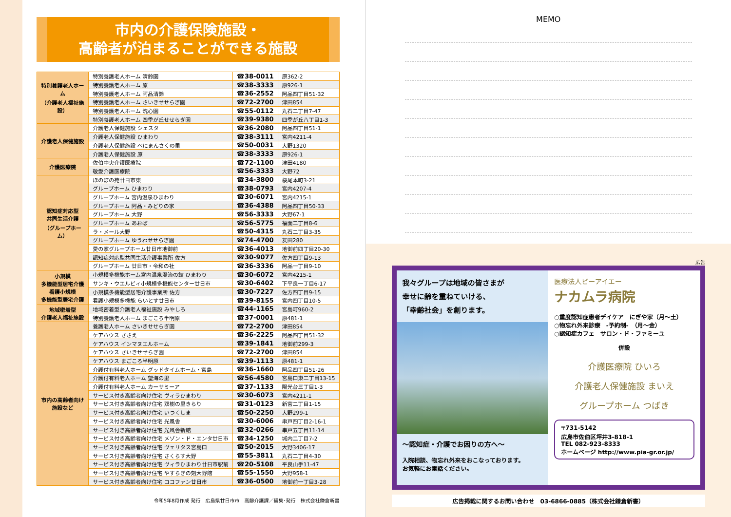市内の介護保険施設・
高齢者が泊まることができる施設
| 特別養護老人ホーム （介護老人福祉施設） | 特別養護老人ホーム 清鈴園 | ☎38-0011 | 原362-2 |
| | 特別養護老人ホーム 原 | ☎38-3333 | 原926-1 |
| | 特別養護老人ホーム 阿品清鈴 | ☎36-2552 | 阿品四丁目51-32 |
| | 特別養護老人ホーム さいきせせらぎ園 | ☎72-2700 | 津田854 |
| | 特別養護老人ホーム 洗心園 | ☎55-0112 | 丸石二丁目7-47 |
| | 特別養護老人ホーム 四季が丘せせらぎ園 | ☎39-9380 | 四季が丘八丁目1-3 |
| 介護老人保健施設 | 介護老人保健施設 シェスタ | ☎36-2080 | 阿品四丁目51-1 |
| | 介護老人保健施設 ひまわり | ☎38-3111 | 宮内4211-4 |
| | 介護老人保健施設 べにまんさくの里 | ☎50-0031 | 大野1320 |
| | 介護老人保健施設 原 | ☎38-3333 | 原926-1 |
| 介護医療院 | 佐伯中央介護医療院 | ☎72-1100 | 津田4180 |
| | 敬愛介護医療院 | ☎56-3333 | 大野72 |
| 認知症対応型 共同生活介護 （グループホーム） | ほのぼの苑廿日市東 | ☎34-3800 | 桜尾本町3-21 |
| | グループホーム ひまわり | ☎38-0793 | 宮内4207-4 |
| | グループホーム 宮内温泉ひまわり | ☎30-6071 | 宮内4215-1 |
| | グループホーム 阿品・みどりの家 | ☎36-4388 | 阿品四丁目50-33 |
| | グループホーム 大野 | ☎56-3333 | 大野67-1 |
| | グループホーム あおば | ☎56-5775 | 福面二丁目8-6 |
| | ラ・メール大野 | ☎50-4315 | 丸石二丁目3-35 |
| | グループホーム ゆうわせせらぎ園 | ☎74-4700 | 友田280 |
| | 愛の家グループホーム廿日市地御前 | ☎36-4013 | 地御前四丁目20-30 |
| | 認知症対応型共同生活介護事業所 佐方 | ☎30-9077 | 佐方四丁目9-13 |
| | グループホーム 廿日市・令和の社 | ☎36-3336 | 阿品一丁目9-10 |
| 小規模 多機能型居宅介護 看護小規模 多機能型居宅介護 | 小規模多機能ホーム宮内温泉湯治の館 ひまわり | ☎30-6072 | 宮内4215-1 |
| | サンキ・ウエルビィ小規模多機能センター廿日市 | ☎30-6402 | 下平良一丁目6-17 |
| | 小規模多機能型居宅介護事業所 佐方 | ☎30-7227 | 佐方四丁目9-15 |
| | 看護小規模多機能 らいとす廿日市 | ☎39-8155 | 宮内四丁目10-5 |
| 地域密着型 介護老人福祉施設 | 地域密着型介護老人福祉施設 みやしろ | ☎44-1165 | 宮島町960-2 |
| | 特別養護老人ホーム まごころ半明原 | ☎37-0001 | 原481-1 |
| 市内の高齢者向け 施設など | 養護老人ホーム さいきせせらぎ園 | ☎72-2700 | 津田854 |
| | ケアハウス ささえ | ☎36-2225 | 阿品四丁目51-32 |
| | ケアハウス インマヌエルホーム | ☎39-1841 | 地御前299-3 |
| | ケアハウス さいきせせらぎ園 | ☎72-2700 | 津田854 |
| | ケアハウス まごころ半明原 | ☎39-1113 | 原481-1 |
| | 介護付有料老人ホーム グッドタイムホーム・宮島 | ☎36-1660 | 阿品四丁目51-26 |
| | 介護付有料老人ホーム 望海の里 | ☎56-4580 | 宮島口東二丁目13-15 |
| | 介護付有料老人ホーム カーサミーア | ☎37-1133 | 陽光台三丁目1-3 |
| | サービス付き高齢者向け住宅 ヴィラひまわり | ☎30-6073 | 宮内4211-1 |
| | サービス付き高齢者向け住宅 双樹の里きらり | ☎31-0123 | 新宮二丁目1-15 |
| | サービス付き高齢者向け住宅 いつくしま | ☎50-2250 | 大野299-1 |
| | サービス付き高齢者向け住宅 光風舎 | ☎30-6006 | 串戸四丁目2-16-1 |
| | サービス付き高齢者向け住宅 光風舎新館 | ☎32-0266 | 串戸五丁目11-14 |
| | サービス付き高齢者向け住宅 メゾン・ド・エンタ廿日市 | ☎34-1250 | 城内二丁目7-2 |
| | サービス付き高齢者向け住宅 ヴェリタス宮島口 | ☎50-2015 | 大野3406-17 |
| | サービス付き高齢者向け住宅 さくらす大野 | ☎55-3811 | 丸石二丁目4-30 |
| | サービス付き高齢者向け住宅 ヴィラひまわり廿日市駅前 | ☎20-5108 | 平良山手11-47 |
| | サービス付き高齢者向け住宅 やすらぎの刻大野館 | ☎55-1550 | 大野958-1 |
| | サービス付き高齢者向け住宅 ココファン廿日市 | ☎36-0500 | 地御前一丁目3-28 |
令和5年8月作成 発行　広島県廿日市市　高齢介護課／編集･発行　株式会社鎌倉新書
MEMO
広告
我々グループは地域の皆さまが
幸せに齢を重ねていける、
「幸齢社会」を創ります。
～認知症・介護でお困りの方へ～
入院相談、物忘れ外来をおこなっております。
お気軽にお電話ください。
医療法人ピーアイエー
ナカムラ病院
○重度認知症患者デイケア　にぎや家（月～土）
○物忘れ外来診療　-予約制-　（月～金）
○認知症カフェ　サロン・ド・ファミーユ
併設
介護医療院 ひいろ
介護老人保健施設 まいえ
グループホーム つばき
〒731-5142
広島市佐伯区坪井3-818-1
TEL 082-923-8333
ホームページ http://www.pia-gr.or.jp/
広告掲載に関するお問い合わせ　03-6866-0885（株式会社鎌倉新書）